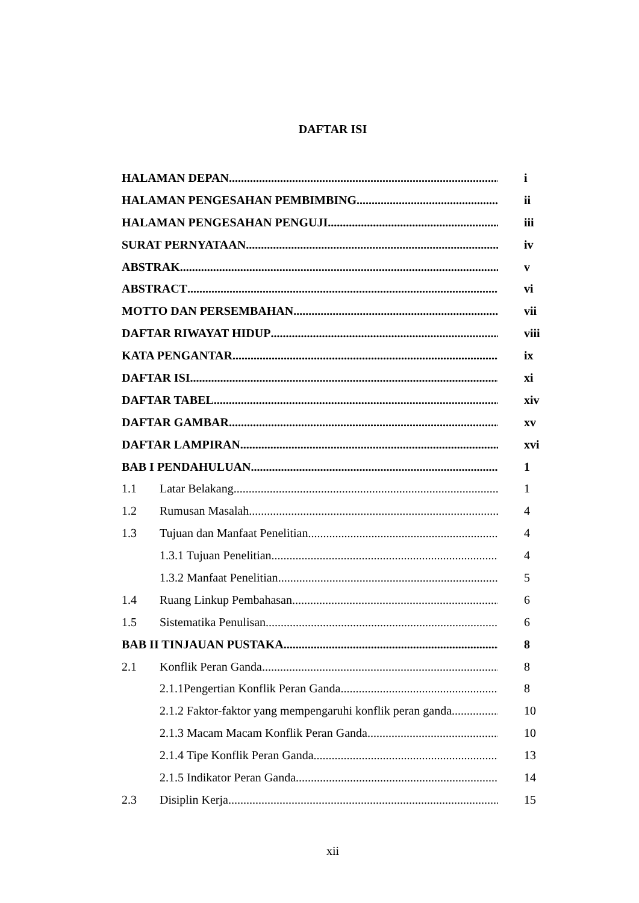DAFTAR ISI
HALAMAN DEPAN i
HALAMAN PENGESAHAN PEMBIMBING ii
HALAMAN PENGESAHAN PENGUJI iii
SURAT PERNYATAAN iv
ABSTRAK v
ABSTRACT vi
MOTTO DAN PERSEMBAHAN vii
DAFTAR RIWAYAT HIDUP viii
KATA PENGANTAR ix
DAFTAR ISI xi
DAFTAR TABEL xiv
DAFTAR GAMBAR xv
DAFTAR LAMPIRAN xvi
BAB I PENDAHULUAN 1
1.1 Latar Belakang 1
1.2 Rumusan Masalah 4
1.3 Tujuan dan Manfaat Penelitian 4
1.3.1 Tujuan Penelitian 4
1.3.2 Manfaat Penelitian 5
1.4 Ruang Linkup Pembahasan 6
1.5 Sistematika Penulisan 6
BAB II TINJAUAN PUSTAKA 8
2.1 Konflik Peran Ganda 8
2.1.1Pengertian Konflik Peran Ganda 8
2.1.2 Faktor-faktor yang mempengaruhi konflik peran ganda 10
2.1.3 Macam Macam Konflik Peran Ganda 10
2.1.4 Tipe Konflik Peran Ganda 13
2.1.5 Indikator Peran Ganda 14
2.3 Disiplin Kerja 15
xii